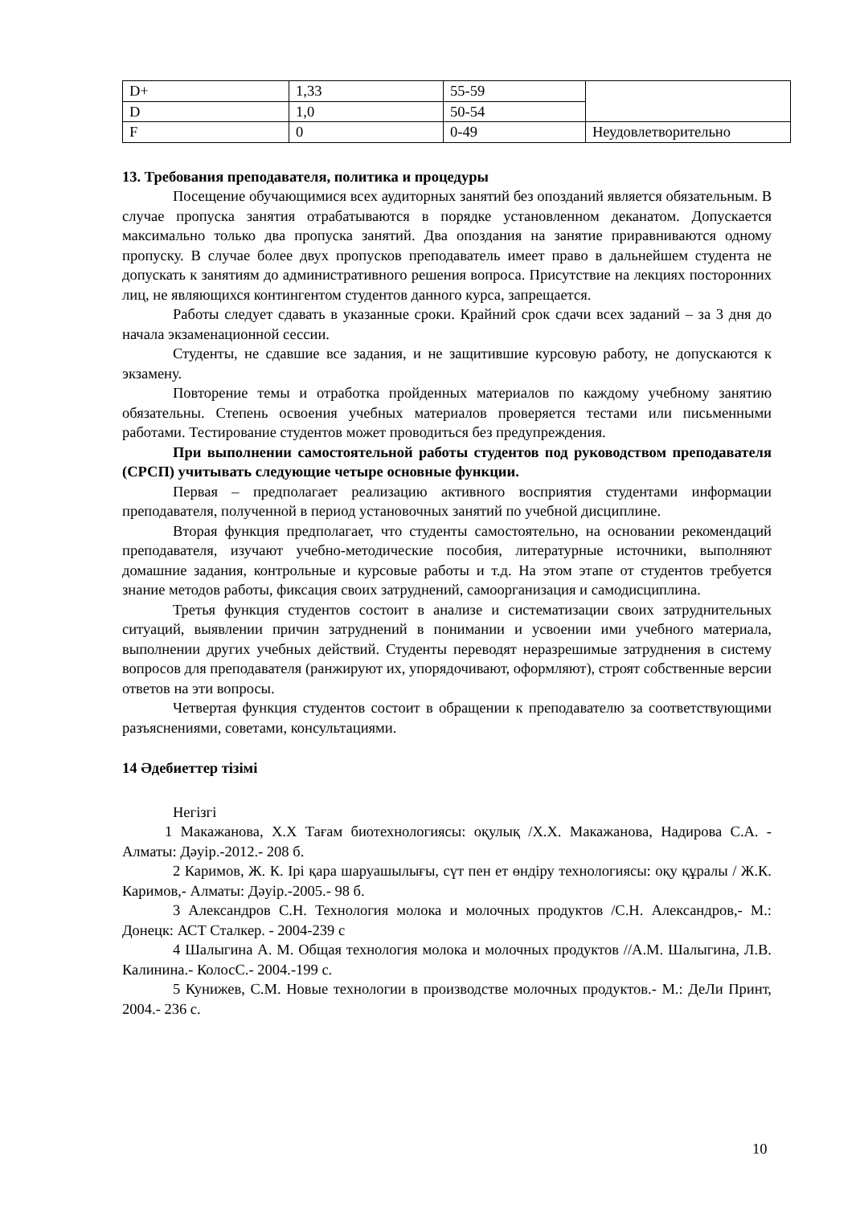| D+ | 1,33 | 55-59 | |
| D | 1,0 | 50-54 | |
| F | 0 | 0-49 | Неудовлетворительно |
13. Требования преподавателя, политика и процедуры
Посещение обучающимися всех аудиторных занятий без опозданий является обязательным. В случае пропуска занятия отрабатываются в порядке установленном деканатом. Допускается максимально только два пропуска занятий. Два опоздания на занятие приравниваются одному пропуску. В случае более двух пропусков преподаватель имеет право в дальнейшем студента не допускать к занятиям до административного решения вопроса. Присутствие на лекциях посторонних лиц, не являющихся контингентом студентов данного курса, запрещается.
Работы следует сдавать в указанные сроки. Крайний срок сдачи всех заданий – за 3 дня до начала экзаменационной сессии.
Студенты, не сдавшие все задания, и не защитившие курсовую работу, не допускаются к экзамену.
Повторение темы и отработка пройденных материалов по каждому учебному занятию обязательны. Степень освоения учебных материалов проверяется тестами или письменными работами. Тестирование студентов может проводиться без предупреждения.
При выполнении самостоятельной работы студентов под руководством преподавателя (СРСП) учитывать следующие четыре основные функции.
Первая – предполагает реализацию активного восприятия студентами информации преподавателя, полученной в период установочных занятий по учебной дисциплине.
Вторая функция предполагает, что студенты самостоятельно, на основании рекомендаций преподавателя, изучают учебно-методические пособия, литературные источники, выполняют домашние задания, контрольные и курсовые работы и т.д. На этом этапе от студентов требуется знание методов работы, фиксация своих затруднений, самоорганизация и самодисциплина.
Третья функция студентов состоит в анализе и систематизации своих затруднительных ситуаций, выявлении причин затруднений в понимании и усвоении ими учебного материала, выполнении других учебных действий. Студенты переводят неразрешимые затруднения в систему вопросов для преподавателя (ранжируют их, упорядочивают, оформляют), строят собственные версии ответов на эти вопросы.
Четвертая функция студентов состоит в обращении к преподавателю за соответствующими разъяснениями, советами, консультациями.
14 Әдебиеттер тізімі
Негізгі
1 Макажанова, Х.Х Тағам биотехнологиясы: оқулық /Х.Х. Макажанова, Надирова С.А. - Алматы: Дәуір.-2012.- 208 б.
2 Каримов, Ж. К. Ірі қара шаруашылығы, сүт пен ет өндіру технологиясы: оқу құралы / Ж.К. Каримов,- Алматы: Дәуір.-2005.- 98 б.
3 Александров С.Н. Технология молока и молочных продуктов /С.Н. Александров,- М.: Донецк: АСТ Сталкер. - 2004-239 с
4 Шалыгина А. М. Общая технология молока и молочных продуктов //А.М. Шалыгина, Л.В. Калинина.- КолосС.- 2004.-199 с.
5 Кунижев, С.М. Новые технологии в производстве молочных продуктов.- М.: ДеЛи Принт, 2004.- 236 с.
10